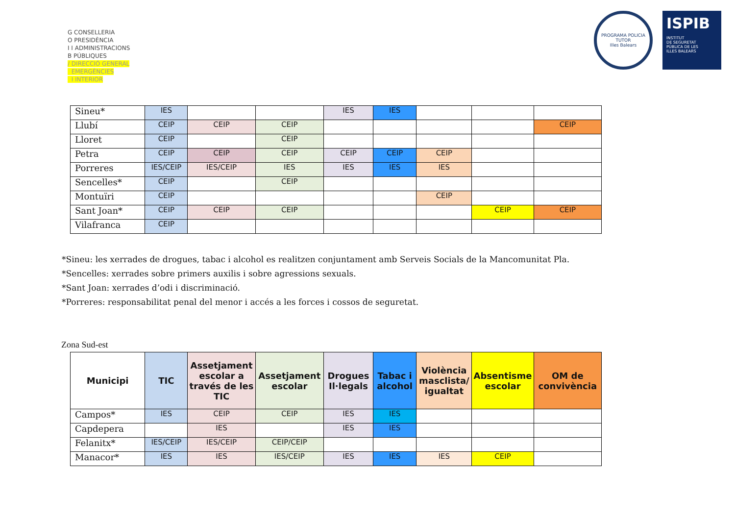G CONSELLERIA
O PRESIDÈNCIA
I I ADMINISTRACIONS
B PÚBLIQUES
/ DIRECCIÓ GENERAL
EMERGÈNCIES
I INTERIOR
PROGRAMA POLICIA TUTOR
Illes Balears
ISPIB
INSTITUT
DE SEGURETAT
PÚBLICA DE LES
ILLES BALEARS
| Sineu* | IES | | | IES | IES | | | |
| Llubí | CEIP | CEIP | CEIP | | | | | CEIP |
| Lloret | CEIP | | CEIP | | | | | |
| Petra | CEIP | CEIP | CEIP | CEIP | CEIP | CEIP | | |
| Porreres | IES/CEIP | IES/CEIP | IES | IES | IES | IES | | |
| Sencelles* | CEIP | | CEIP | | | | | |
| Montuïri | CEIP | | | | | CEIP | | |
| Sant Joan* | CEIP | CEIP | CEIP | | | | CEIP | CEIP |
| Vilafranca | CEIP | | | | | | | |
*Sineu: les xerrades de drogues, tabac i alcohol es realitzen conjuntament amb Serveis Socials de la Mancomunitat Pla.
*Sencelles: xerrades sobre primers auxilis i sobre agressions sexuals.
*Sant Joan: xerrades d’odi i discriminació.
*Porreres: responsabilitat penal del menor i accés a les forces i cossos de seguretat.
Zona Sud-est
| Municipi | TIC | Assetjament escolar a través de les TIC | Assetjament escolar | Drogues Il·legals | Tabac i alcohol | Violència masclista/ igualtat | Absentisme escolar | OM de convivència |
| --- | --- | --- | --- | --- | --- | --- | --- | --- |
| Campos* | IES | CEIP | CEIP | IES | IES | | | |
| Capdepera | | IES | | IES | IES | | | |
| Felanitx* | IES/CEIP | IES/CEIP | CEIP/CEIP | | | | | |
| Manacor* | IES | IES | IES/CEIP | IES | IES | IES | CEIP | |